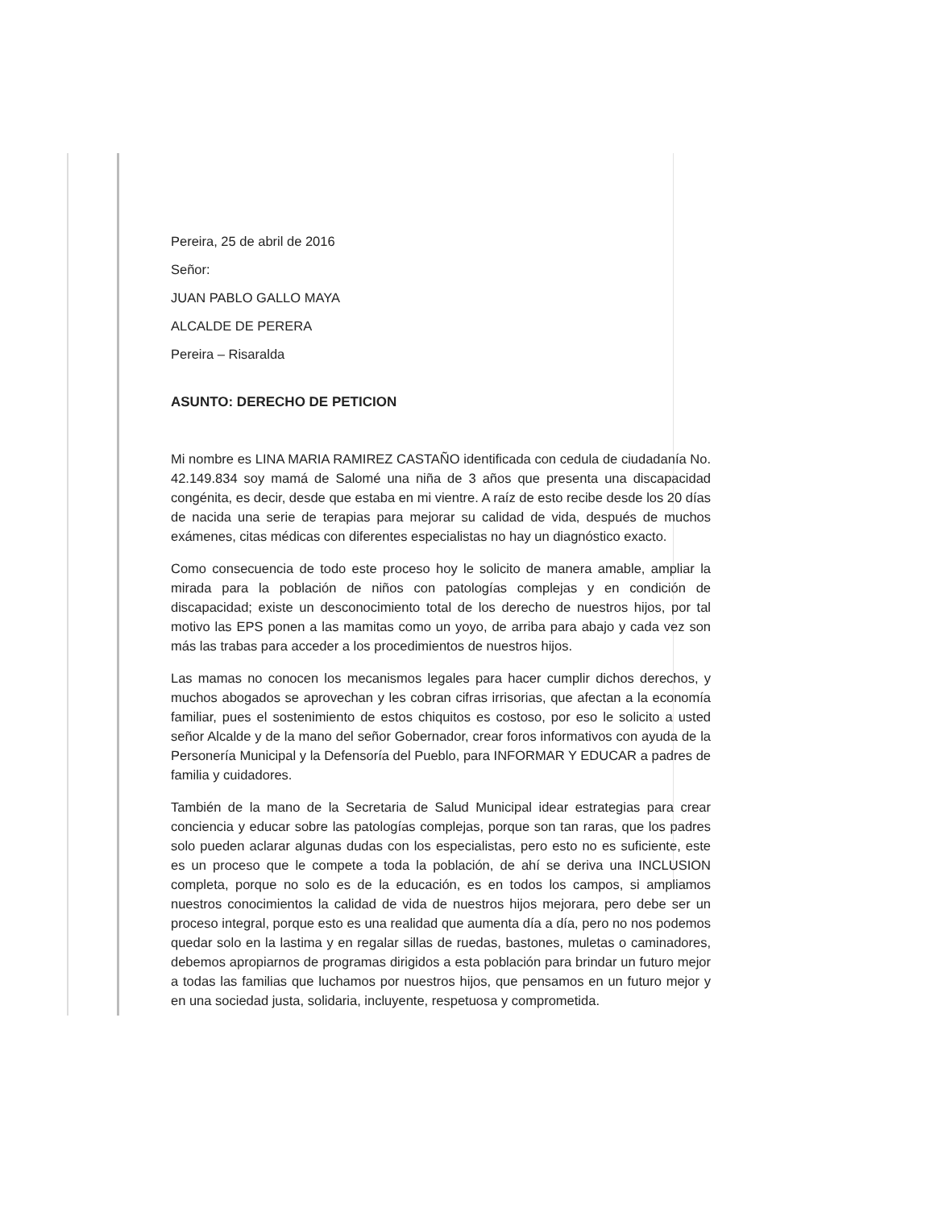Pereira, 25 de abril de 2016
Señor:
JUAN PABLO GALLO MAYA
ALCALDE DE PERERA
Pereira – Risaralda
ASUNTO: DERECHO DE PETICION
Mi nombre es LINA MARIA RAMIREZ CASTAÑO identificada con cedula de ciudadanía No. 42.149.834 soy mamá de Salomé una niña de 3 años que presenta una discapacidad congénita, es decir, desde que estaba en mi vientre. A raíz de esto recibe desde los 20 días de nacida una serie de terapias para mejorar su calidad de vida, después de muchos exámenes, citas médicas con diferentes especialistas no hay un diagnóstico exacto.
Como consecuencia de todo este proceso hoy le solicito de manera amable, ampliar la mirada para la población de niños con patologías complejas y en condición de discapacidad; existe un desconocimiento total de los derecho de nuestros hijos, por tal motivo las EPS ponen a las mamitas como un yoyo, de arriba para abajo y cada vez son más las trabas para acceder a los procedimientos de nuestros hijos.
Las mamas no conocen los mecanismos legales para hacer cumplir dichos derechos, y muchos abogados se aprovechan y les cobran cifras irrisorias, que afectan a la economía familiar, pues el sostenimiento de estos chiquitos es costoso, por eso le solicito a usted señor Alcalde y de la mano del señor Gobernador, crear foros informativos con ayuda de la Personería Municipal y la Defensoría del Pueblo, para INFORMAR Y EDUCAR a padres de familia y cuidadores.
También de la mano de la Secretaria de Salud Municipal idear estrategias para crear conciencia y educar sobre las patologías complejas, porque son tan raras, que los padres solo pueden aclarar algunas dudas con los especialistas, pero esto no es suficiente, este es un proceso que le compete a toda la población, de ahí se deriva una INCLUSION completa, porque no solo es de la educación, es en todos los campos, si ampliamos nuestros conocimientos la calidad de vida de nuestros hijos mejorara, pero debe ser un proceso integral, porque esto es una realidad que aumenta día a día, pero no nos podemos quedar solo en la lastima y en regalar sillas de ruedas, bastones, muletas o caminadores, debemos apropiarnos de programas dirigidos a esta población para brindar un futuro mejor a todas las familias que luchamos por nuestros hijos, que pensamos en un futuro mejor y en una sociedad justa, solidaria, incluyente, respetuosa y comprometida.